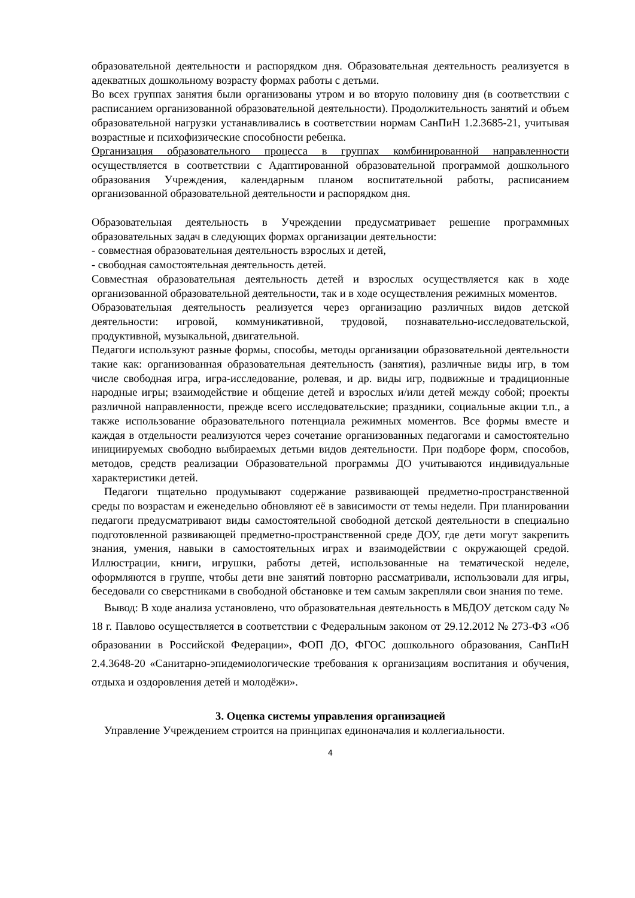образовательной деятельности и распорядком дня. Образовательная деятельность реализуется в адекватных дошкольному возрасту формах работы с детьми.
Во всех группах занятия были организованы утром и во вторую половину дня (в соответствии с расписанием организованной образовательной деятельности). Продолжительность занятий и объем образовательной нагрузки устанавливались в соответствии нормам СанПиН 1.2.3685-21, учитывая возрастные и психофизические способности ребенка.
Организация образовательного процесса в группах комбинированной направленности осуществляется в соответствии с Адаптированной образовательной программой дошкольного образования Учреждения, календарным планом воспитательной работы, расписанием организованной образовательной деятельности и распорядком дня.
Образовательная деятельность в Учреждении предусматривает решение программных образовательных задач в следующих формах организации деятельности:
- совместная образовательная деятельность взрослых и детей,
- свободная самостоятельная деятельность детей.
Совместная образовательная деятельность детей и взрослых осуществляется как в ходе организованной образовательной деятельности, так и в ходе осуществления режимных моментов.
Образовательная деятельность реализуется через организацию различных видов детской деятельности: игровой, коммуникативной, трудовой, познавательно-исследовательской, продуктивной, музыкальной, двигательной.
Педагоги используют разные формы, способы, методы организации образовательной деятельности такие как: организованная образовательная деятельность (занятия), различные виды игр, в том числе свободная игра, игра-исследование, ролевая, и др. виды игр, подвижные и традиционные народные игры; взаимодействие и общение детей и взрослых и/или детей между собой; проекты различной направленности, прежде всего исследовательские; праздники, социальные акции т.п., а также использование образовательного потенциала режимных моментов. Все формы вместе и каждая в отдельности реализуются через сочетание организованных педагогами и самостоятельно инициируемых свободно выбираемых детьми видов деятельности. При подборе форм, способов, методов, средств реализации Образовательной программы ДО учитываются индивидуальные характеристики детей.
Педагоги тщательно продумывают содержание развивающей предметно-пространственной среды по возрастам и еженедельно обновляют её в зависимости от темы недели. При планировании педагоги предусматривают виды самостоятельной свободной детской деятельности в специально подготовленной развивающей предметно-пространственной среде ДОУ, где дети могут закрепить знания, умения, навыки в самостоятельных играх и взаимодействии с окружающей средой. Иллюстрации, книги, игрушки, работы детей, использованные на тематической неделе, оформляются в группе, чтобы дети вне занятий повторно рассматривали, использовали для игры, беседовали со сверстниками в свободной обстановке и тем самым закрепляли свои знания по теме.
Вывод: В ходе анализа установлено, что образовательная деятельность в МБДОУ детском саду № 18 г. Павлово осуществляется в соответствии с Федеральным законом от 29.12.2012 № 273-ФЗ «Об образовании в Российской Федерации», ФОП ДО, ФГОС дошкольного образования, СанПиН 2.4.3648-20 «Санитарно-эпидемиологические требования к организациям воспитания и обучения, отдыха и оздоровления детей и молодёжи».
3. Оценка системы управления организацией
Управление Учреждением строится на принципах единоначалия и коллегиальности.
4